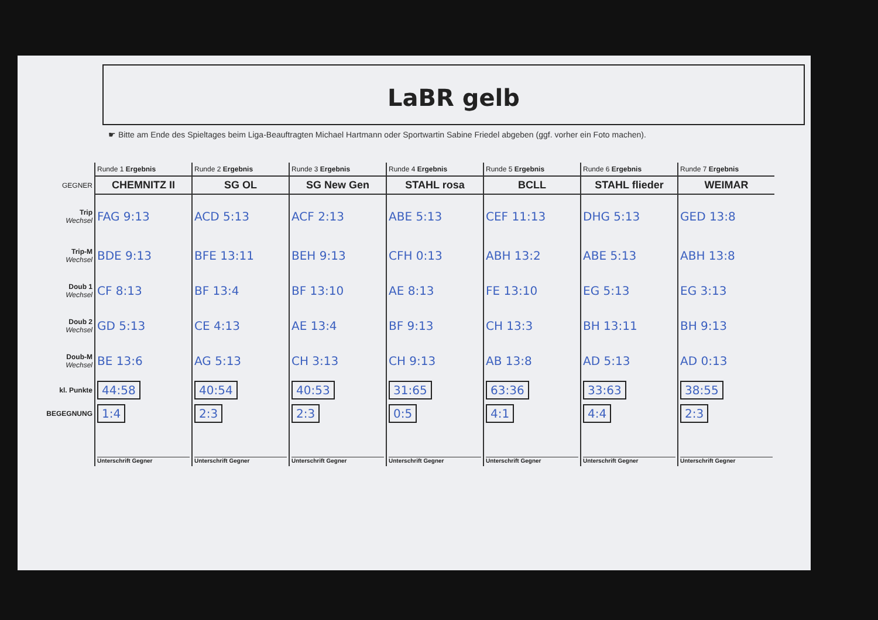LaBR gelb
☛ Bitte am Ende des Spieltages beim Liga-Beauftragten Michael Hartmann oder Sportwartin Sabine Friedel abgeben (ggf. vorher ein Foto machen).
| | Runde 1 Ergebnis | Runde 2 Ergebnis | Runde 3 Ergebnis | Runde 4 Ergebnis | Runde 5 Ergebnis | Runde 6 Ergebnis | Runde 7 Ergebnis |
| GEGNER | CHEMNITZ II | SG OL | SG New Gen | STAHL rosa | BCLL | STAHL flieder | WEIMAR |
| Trip Wechsel | FAG 9:13 | ACD 5:13 | ACF 2:13 | ABE 5:13 | CEF 11:13 | DHG 5:13 | GED 13:8 |
| Trip-M Wechsel | BDE 9:13 | BFE 13:11 | BEH 9:13 | CFH 0:13 | ABH 13:2 | ABE 5:13 | ABH 13:8 |
| Doub 1 Wechsel | CF 8:13 | BF 13:4 | BF 13:10 | AE 8:13 | FE 13:10 | EG 5:13 | EG 3:13 |
| Doub 2 Wechsel | GD 5:13 | CE 4:13 | AE 13:4 | BF 9:13 | CH 13:3 | BH 13:11 | BH 9:13 |
| Doub-M Wechsel | BE 13:6 | AG 5:13 | CH 3:13 | CH 9:13 | AB 13:8 | AD 5:13 | AD 0:13 |
| kl. Punkte | 44:58 | 40:54 | 40:53 | 31:65 | 63:36 | 33:63 | 38:55 |
| BEGEGNUNG | 1:4 | 2:3 | 2:3 | 0:5 | 4:1 | 4:4 | 2:3 |
| | Unterschrift Gegner | Unterschrift Gegner | Unterschrift Gegner | Unterschrift Gegner | Unterschrift Gegner | Unterschrift Gegner | Unterschrift Gegner |